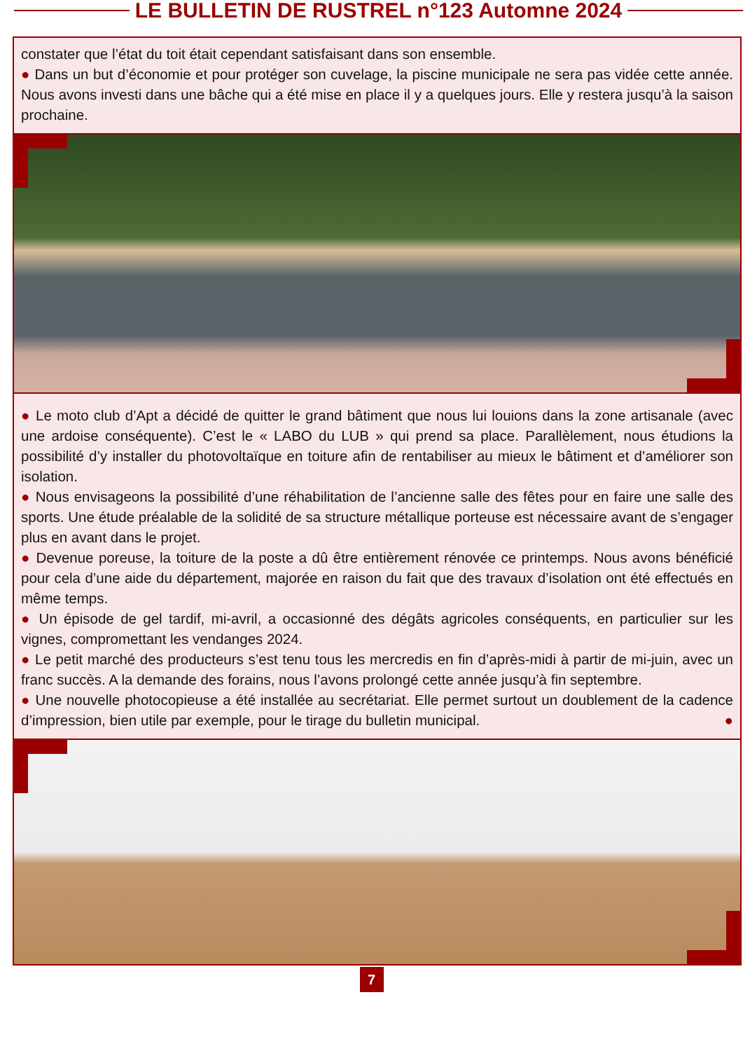LE BULLETIN DE RUSTREL n°123 Automne 2024
constater que l’état du toit était cependant satisfaisant dans son ensemble.
● Dans un but d’économie et pour protéger son cuvelage, la piscine municipale ne sera pas vidée cette année. Nous avons investi dans une bâche qui a été mise en place il y a quelques jours. Elle y restera jusqu’à la saison prochaine.
● Le moto club d’Apt a décidé de quitter le grand bâtiment que nous lui louions dans la zone artisanale (avec une ardoise conséquente). C’est le « LABO du LUB » qui prend sa place. Parallèlement, nous étudions la possibilité d’y installer du photovoltaïque en toiture afin de rentabiliser au mieux le bâtiment et d’améliorer son isolation.
● Nous envisageons la possibilité d’une réhabilitation de l’ancienne salle des fêtes pour en faire une salle des sports. Une étude préalable de la solidité de sa structure métallique porteuse est nécessaire avant de s’engager plus en avant dans le projet.
● Devenue poreuse, la toiture de la poste a dû être entièrement rénovée ce printemps. Nous avons bénéficié pour cela d’une aide du département, majorée en raison du fait que des travaux d’isolation ont été effectués en même temps.
● Un épisode de gel tardif, mi-avril, a occasionné des dégâts agricoles conséquents, en particulier sur les vignes, compromettant les vendanges 2024.
● Le petit marché des producteurs s’est tenu tous les mercredis en fin d’après-midi à partir de mi-juin, avec un franc succès. A la demande des forains, nous l’avons prolongé cette année jusqu’à fin septembre.
● Une nouvelle photocopieuse a été installée au secrétariat. Elle permet surtout un doublement de la cadence d’impression, bien utile par exemple, pour le tirage du bulletin municipal. ●
7